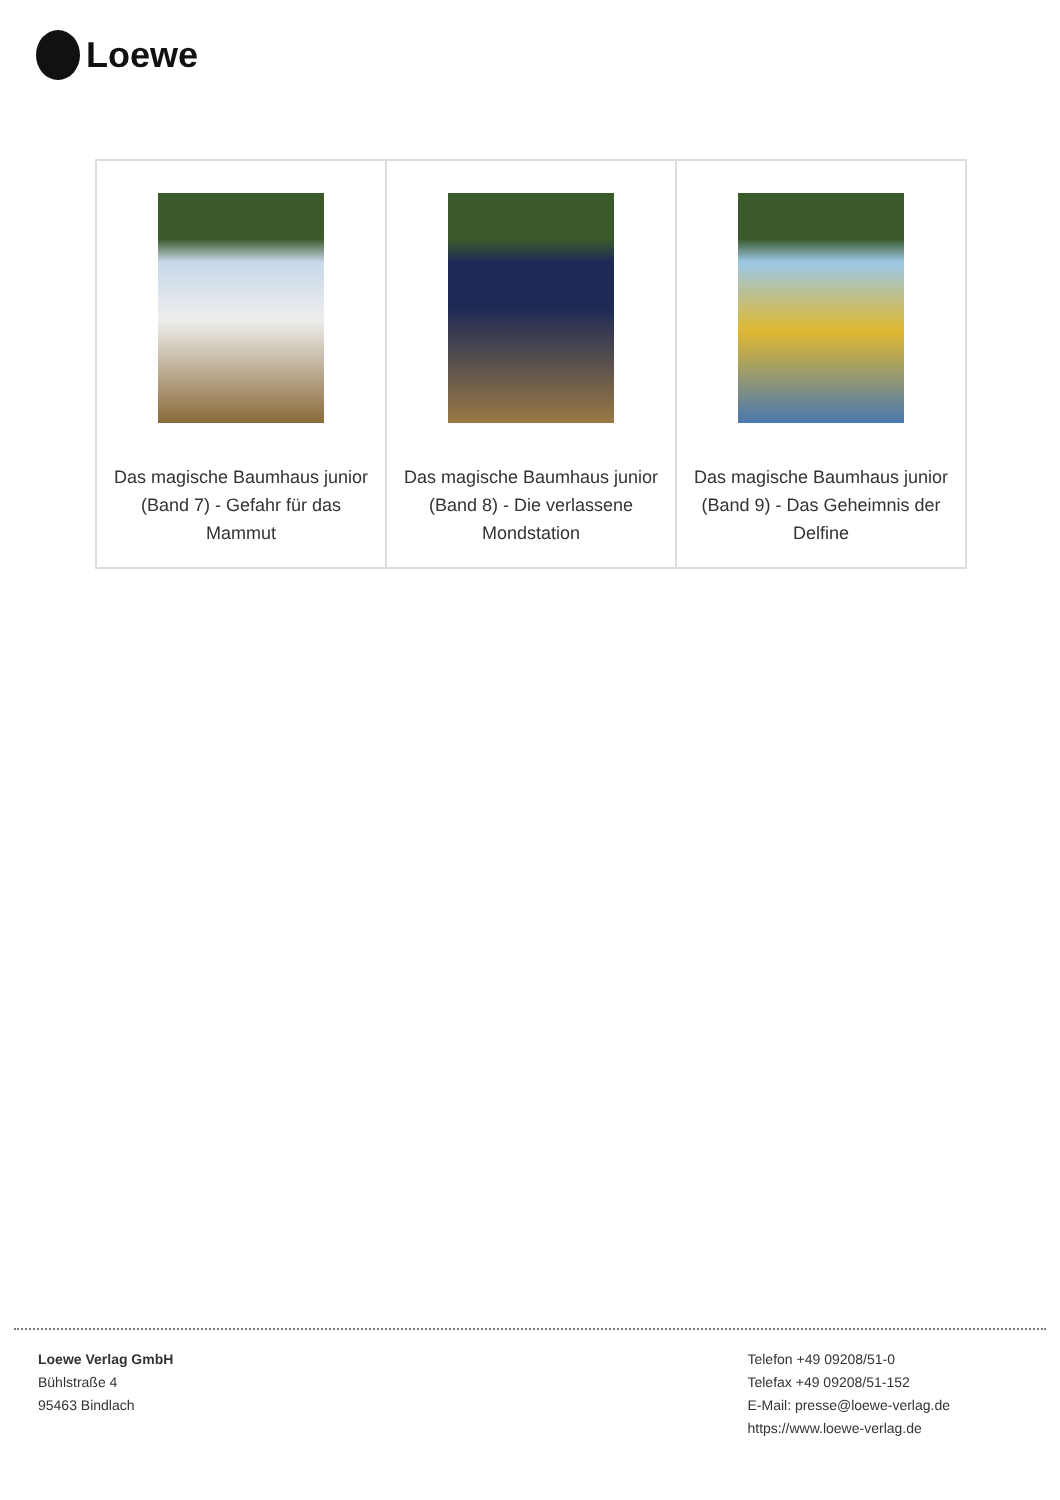Loewe
| Das magische Baumhaus junior (Band 7) - Gefahr für das Mammut | Das magische Baumhaus junior (Band 8) - Die verlassene Mondstation | Das magische Baumhaus junior (Band 9) - Das Geheimnis der Delfine |
Loewe Verlag GmbH
Bühlstraße 4
95463 Bindlach
Telefon +49 09208/51-0
Telefax +49 09208/51-152
E-Mail: presse@loewe-verlag.de
https://www.loewe-verlag.de